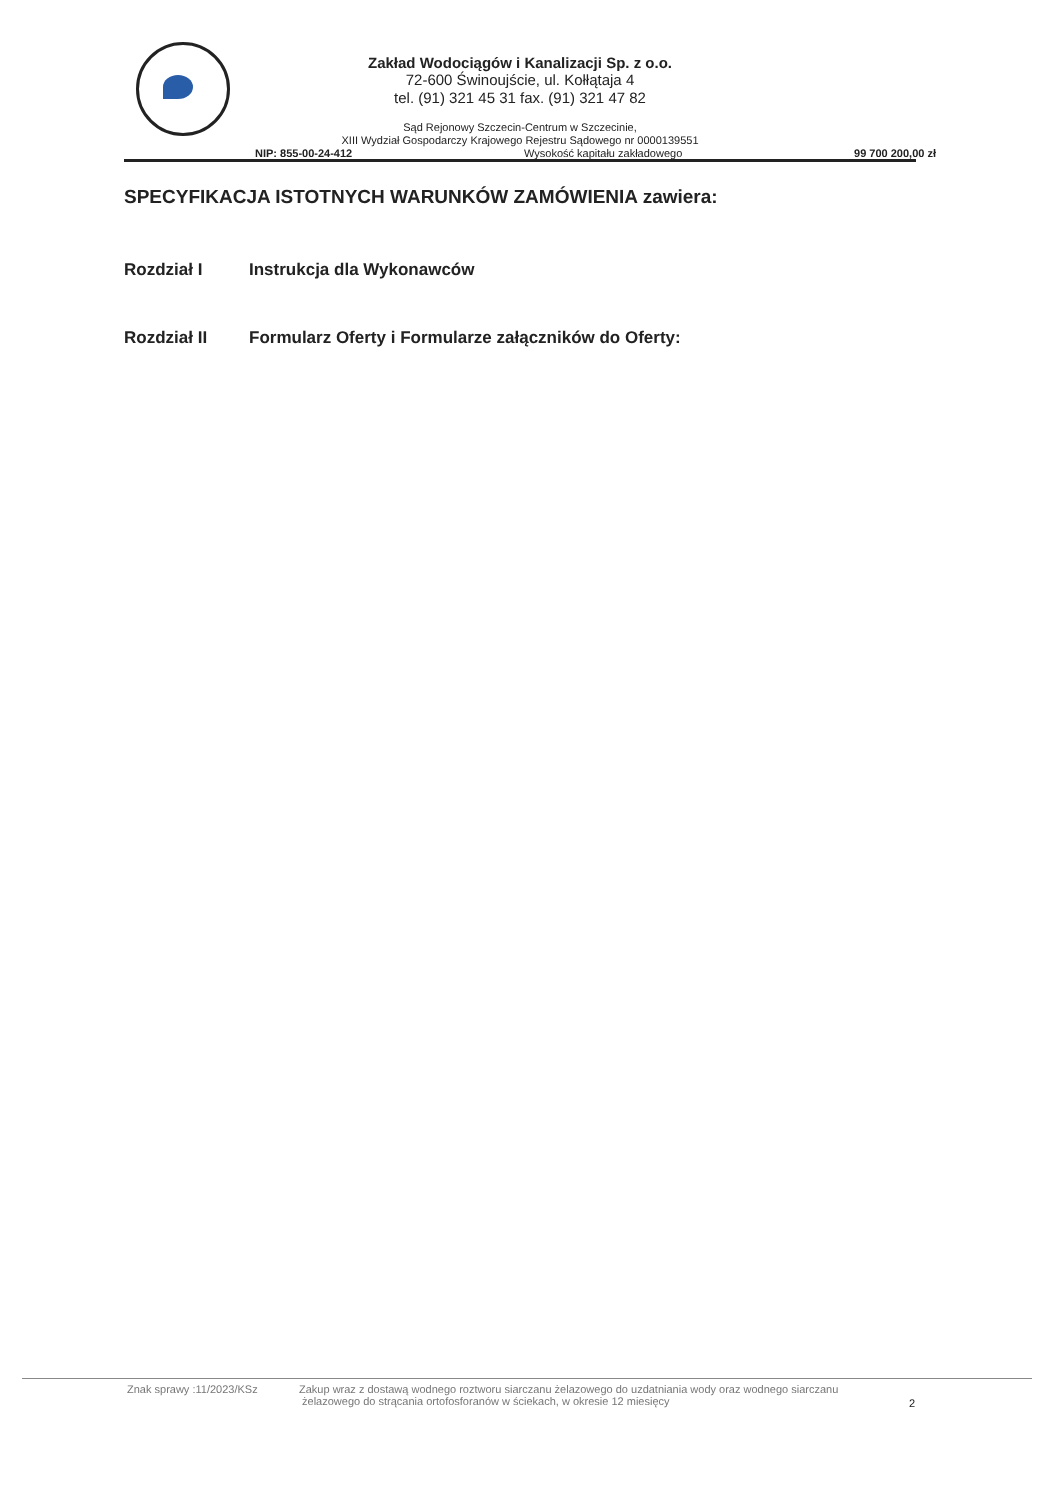Zakład Wodociągów i Kanalizacji Sp. z o.o.
72-600 Świnoujście, ul. Kołłątaja 4
tel. (91) 321 45 31 fax. (91) 321 47 82
Sąd Rejonowy Szczecin-Centrum w Szczecinie,
XIII Wydział Gospodarczy Krajowego Rejestru Sądowego nr 0000139551
NIP: 855-00-24-412 Wysokość kapitału zakładowego 99 700 200,00 zł
SPECYFIKACJA ISTOTNYCH WARUNKÓW ZAMÓWIENIA zawiera:
Rozdział I Instrukcja dla Wykonawców
Rozdział II Formularz Oferty i Formularze załączników do Oferty:
Znak sprawy :11/2023/KSz Zakup wraz z dostawą wodnego roztworu siarczanu żelazowego do uzdatniania wody oraz wodnego siarczanu
żelazowego do strącania ortofosforanów w ściekach, w okresie 12 miesięcy 2